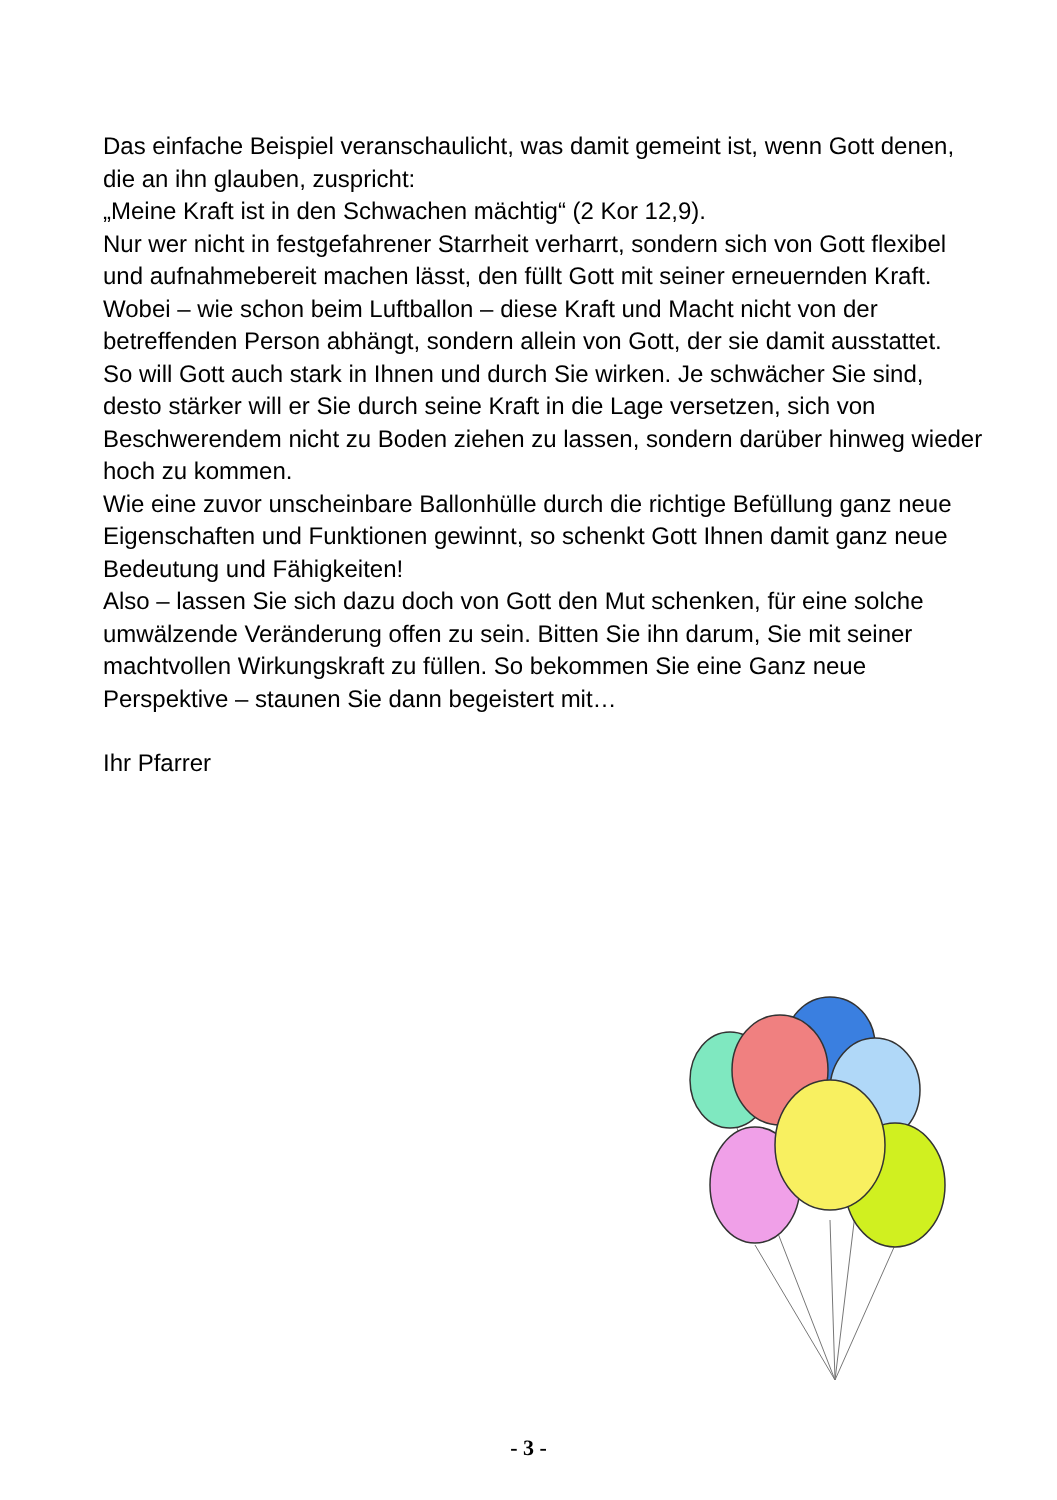Das einfache Beispiel veranschaulicht, was damit gemeint ist, wenn Gott denen, die an ihn glauben, zuspricht:
„Meine Kraft ist in den Schwachen mächtig“ (2 Kor 12,9).
Nur wer nicht in festgefahrener Starrheit verharrt, sondern sich von Gott flexibel und aufnahmebereit machen lässt, den füllt Gott mit seiner erneuernden Kraft. Wobei – wie schon beim Luftballon – diese Kraft und Macht nicht von der betreffenden Person abhängt, sondern allein von Gott, der sie damit ausstattet.
So will Gott auch stark in Ihnen und durch Sie wirken. Je schwächer Sie sind, desto stärker will er Sie durch seine Kraft in die Lage versetzen, sich von Beschwerendem nicht zu Boden ziehen zu lassen, sondern darüber hinweg wieder hoch zu kommen.
Wie eine zuvor unscheinbare Ballonhülle durch die richtige Befüllung ganz neue Eigenschaften und Funktionen gewinnt, so schenkt Gott Ihnen damit ganz neue Bedeutung und Fähigkeiten!
Also – lassen Sie sich dazu doch von Gott den Mut schenken, für eine solche umwälzende Veränderung offen zu sein. Bitten Sie ihn darum, Sie mit seiner machtvollen Wirkungskraft zu füllen. So bekommen Sie eine Ganz neue Perspektive – staunen Sie dann begeistert mit…
Ihr Pfarrer
- 3 -